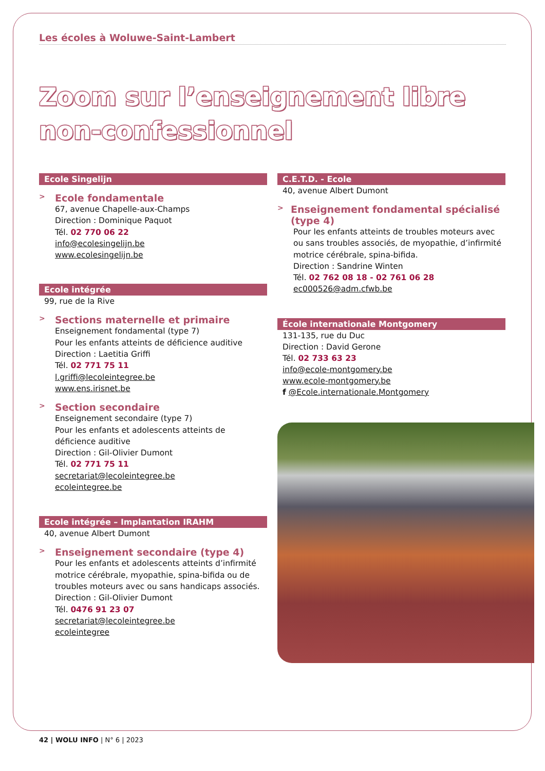Les écoles à Woluwe-Saint-Lambert
Zoom sur l’enseignement libre non-confessionnel
Ecole Singelijn
> Ecole fondamentale
67, avenue Chapelle-aux-Champs
Direction : Dominique Paquot
Tél. 02 770 06 22
info@ecolesingelijn.be
www.ecolesingelijn.be
Ecole intégrée
99, rue de la Rive
> Sections maternelle et primaire
Enseignement fondamental (type 7)
Pour les enfants atteints de déficience auditive
Direction : Laetitia Griffi
Tél. 02 771 75 11
l.griffi@lecoleintegree.be
www.ens.irisnet.be
> Section secondaire
Enseignement secondaire (type 7)
Pour les enfants et adolescents atteints de déficience auditive
Direction : Gil-Olivier Dumont
Tél. 02 771 75 11
secretariat@lecoleintegree.be
ecoleintegree.be
Ecole intégrée – Implantation IRAHM
40, avenue Albert Dumont
> Enseignement secondaire (type 4)
Pour les enfants et adolescents atteints d’infirmité motrice cérébrale, myopathie, spina-bifida ou de troubles moteurs avec ou sans handicaps associés.
Direction : Gil-Olivier Dumont
Tél. 0476 91 23 07
secretariat@lecoleintegree.be
ecoleintegree
C.E.T.D. - Ecole
40, avenue Albert Dumont
> Enseignement fondamental spécialisé (type 4)
Pour les enfants atteints de troubles moteurs avec ou sans troubles associés, de myopathie, d’infirmité motrice cérébrale, spina-bifida.
Direction : Sandrine Winten
Tél. 02 762 08 18 - 02 761 06 28
ec000526@adm.cfwb.be
École internationale Montgomery
131-135, rue du Duc
Direction : David Gerone
Tél. 02 733 63 23
info@ecole-montgomery.be
www.ecole-montgomery.be
f @Ecole.internationale.Montgomery
42 | WOLU INFO | N° 6 | 2023